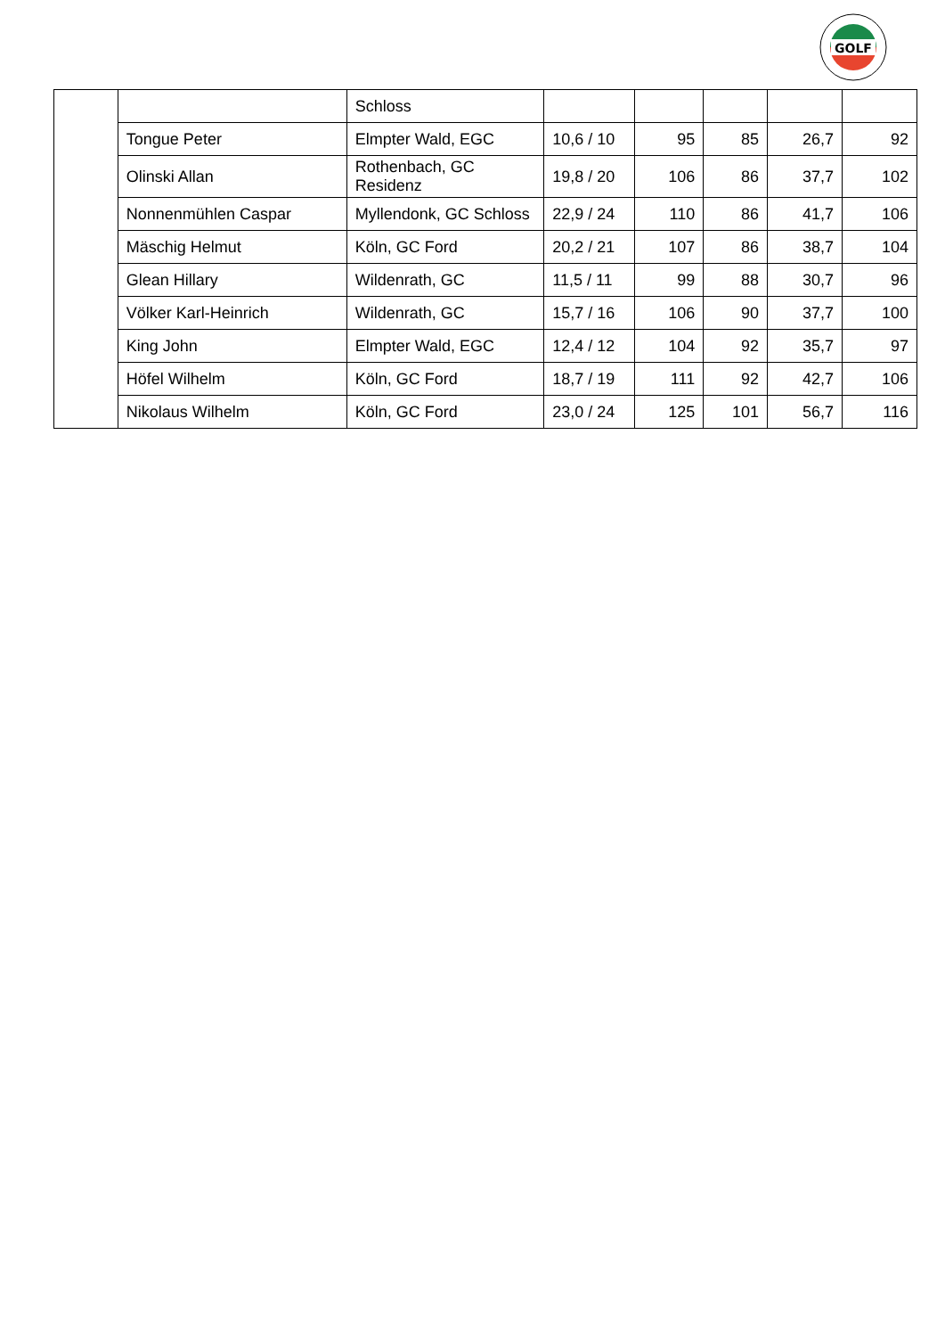GOLF
| | | Schloss | | | | | |
| | Tongue Peter | Elmpter Wald, EGC | 10,6 / 10 | 95 | 85 | 26,7 | 92 |
| | Olinski Allan | Rothenbach, GC Residenz | 19,8 / 20 | 106 | 86 | 37,7 | 102 |
| | Nonnenmühlen Caspar | Myllendonk, GC Schloss | 22,9 / 24 | 110 | 86 | 41,7 | 106 |
| | Mäschig Helmut | Köln, GC Ford | 20,2 / 21 | 107 | 86 | 38,7 | 104 |
| | Glean Hillary | Wildenrath, GC | 11,5 / 11 | 99 | 88 | 30,7 | 96 |
| | Völker Karl-Heinrich | Wildenrath, GC | 15,7 / 16 | 106 | 90 | 37,7 | 100 |
| | King John | Elmpter Wald, EGC | 12,4 / 12 | 104 | 92 | 35,7 | 97 |
| | Höfel Wilhelm | Köln, GC Ford | 18,7 / 19 | 111 | 92 | 42,7 | 106 |
| | Nikolaus Wilhelm | Köln, GC Ford | 23,0 / 24 | 125 | 101 | 56,7 | 116 |